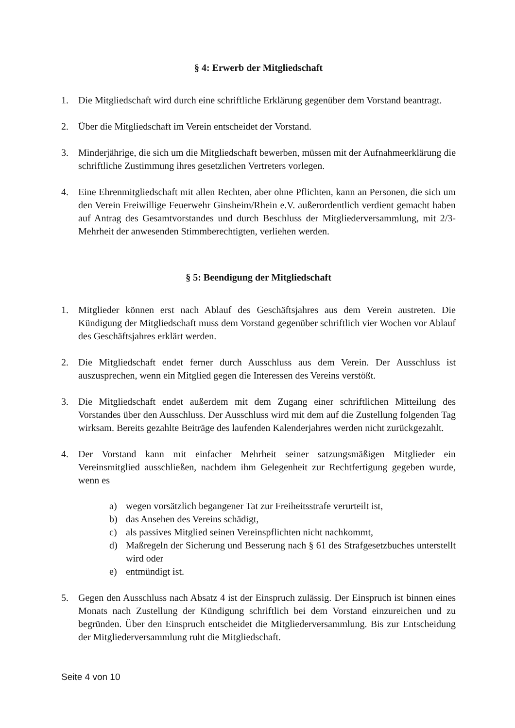§ 4: Erwerb der Mitgliedschaft
1. Die Mitgliedschaft wird durch eine schriftliche Erklärung gegenüber dem Vorstand beantragt.
2. Über die Mitgliedschaft im Verein entscheidet der Vorstand.
3. Minderjährige, die sich um die Mitgliedschaft bewerben, müssen mit der Aufnahmeerklärung die schriftliche Zustimmung ihres gesetzlichen Vertreters vorlegen.
4. Eine Ehrenmitgliedschaft mit allen Rechten, aber ohne Pflichten, kann an Personen, die sich um den Verein Freiwillige Feuerwehr Ginsheim/Rhein e.V. außerordentlich verdient gemacht haben auf Antrag des Gesamtvorstandes und durch Beschluss der Mitgliederversammlung, mit 2/3-Mehrheit der anwesenden Stimmberechtigten, verliehen werden.
§ 5: Beendigung der Mitgliedschaft
1. Mitglieder können erst nach Ablauf des Geschäftsjahres aus dem Verein austreten. Die Kündigung der Mitgliedschaft muss dem Vorstand gegenüber schriftlich vier Wochen vor Ablauf des Geschäftsjahres erklärt werden.
2. Die Mitgliedschaft endet ferner durch Ausschluss aus dem Verein. Der Ausschluss ist auszusprechen, wenn ein Mitglied gegen die Interessen des Vereins verstößt.
3. Die Mitgliedschaft endet außerdem mit dem Zugang einer schriftlichen Mitteilung des Vorstandes über den Ausschluss. Der Ausschluss wird mit dem auf die Zustellung folgenden Tag wirksam. Bereits gezahlte Beiträge des laufenden Kalenderjahres werden nicht zurückgezahlt.
4. Der Vorstand kann mit einfacher Mehrheit seiner satzungsmäßigen Mitglieder ein Vereinsmitglied ausschließen, nachdem ihm Gelegenheit zur Rechtfertigung gegeben wurde, wenn es
a) wegen vorsätzlich begangener Tat zur Freiheitsstrafe verurteilt ist,
b) das Ansehen des Vereins schädigt,
c) als passives Mitglied seinen Vereinspflichten nicht nachkommt,
d) Maßregeln der Sicherung und Besserung nach § 61 des Strafgesetzbuches unterstellt wird oder
e) entmündigt ist.
5. Gegen den Ausschluss nach Absatz 4 ist der Einspruch zulässig. Der Einspruch ist binnen eines Monats nach Zustellung der Kündigung schriftlich bei dem Vorstand einzureichen und zu begründen. Über den Einspruch entscheidet die Mitgliederversammlung. Bis zur Entscheidung der Mitgliederversammlung ruht die Mitgliedschaft.
Seite 4 von 10